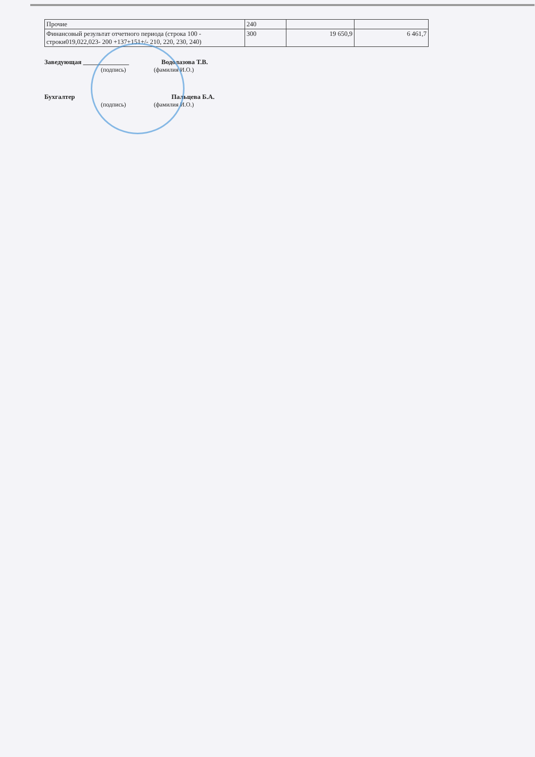| Прочие | 240 | | |
| Финансовый результат отчетного периода (строка 100 - строки019,022,023- 200 +137+151+/- 210, 220, 230, 240) | 300 | 19 650,9 | 6 461,7 |
Заведующая ______________ Водолазова Т.В.
(подпись) (фамилия И.О.)
Бухгалтер Пальцева Б.А.
(подпись) (фамилия И.О.)